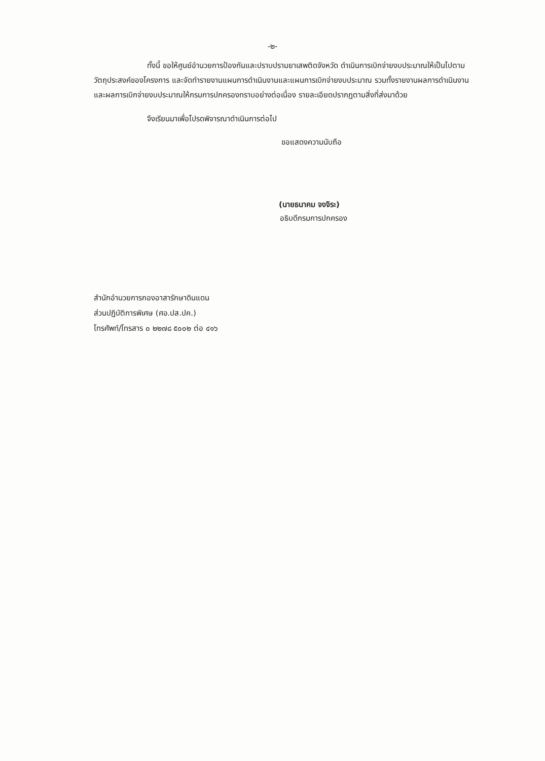-๒-
ทั้งนี้ ขอให้ศูนย์อำนวยการป้องกันและปราบปรามยาเสพติดจังหวัด ดำเนินการเบิกจ่ายงบประมาณให้เป็นไปตามวัตถุประสงค์ของโครงการ และจัดทำรายงานแผนการดำเนินงานและแผนการเบิกจ่ายงบประมาณ รวมทั้งรายงานผลการดำเนินงานและผลการเบิกจ่ายงบประมาณให้กรมการปกครองทราบอย่างต่อเนื่อง รายละเอียดปรากฏตามสิ่งที่ส่งมาด้วย
จึงเรียนมาเพื่อโปรดพิจารณาดำเนินการต่อไป
ขอแสดงความนับถือ
(นายธนาคม จงจิระ)
อธิบดีกรมการปกครอง
สำนักอำนวยการกองอาสารักษาดินแดน
ส่วนปฏิบัติการพิเศษ (ศอ.ปส.ปค.)
โทรศัพท์/โทรสาร ๐ ๒๒๗๘ ๕๐๐๒ ต่อ ๔๑๖